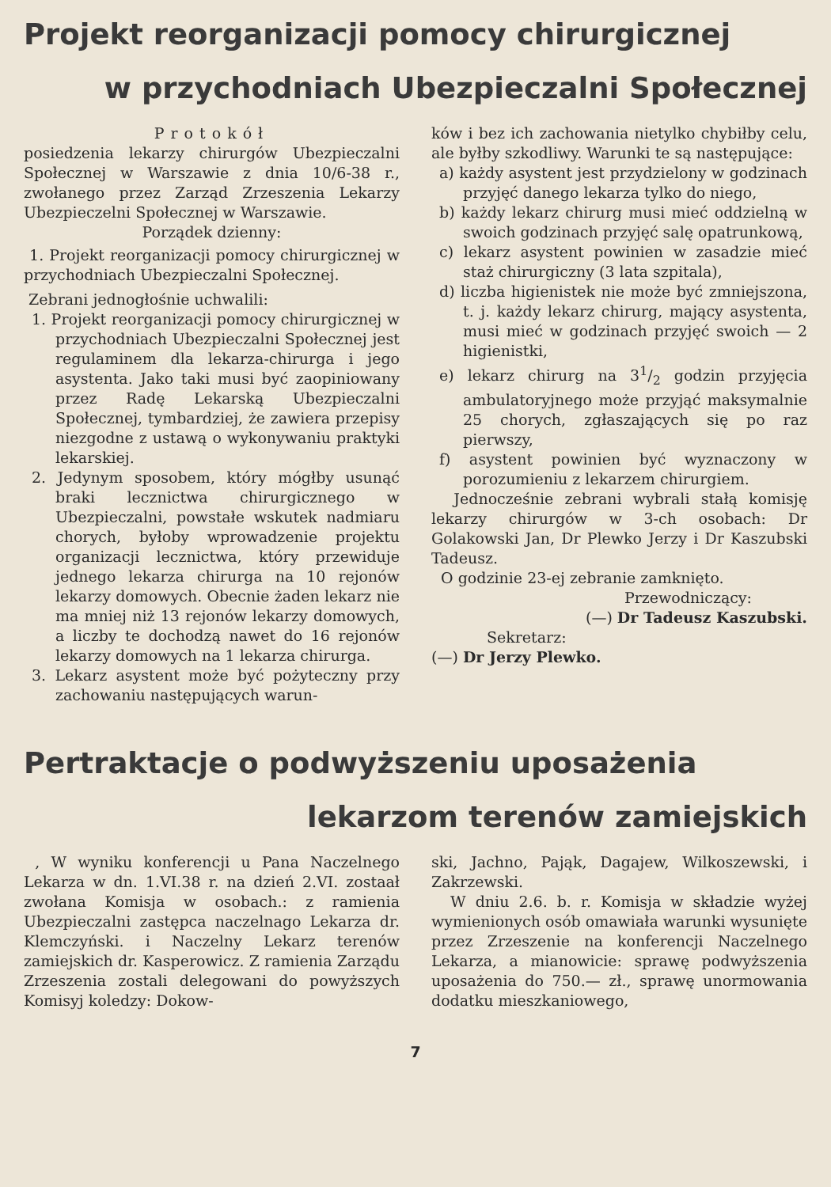Projekt reorganizacji pomocy chirurgicznej
w przychodniach Ubezpieczalni Społecznej
Protokół
posiedzenia lekarzy chirurgów Ubezpieczalni Społecznej w Warszawie z dnia 10/6-38 r., zwołanego przez Zarząd Zrzeszenia Lekarzy Ubezpieczelni Społecznej w Warszawie.
Porządek dzienny:
1. Projekt reorganizacji pomocy chirurgicznej w przychodniach Ubezpieczalni Społecznej.
Zebrani jednogłośnie uchwalili:
1. Projekt reorganizacji pomocy chirurgicznej w przychodniach Ubezpieczalni Społecznej jest regulaminem dla lekarza-chirurga i jego asystenta. Jako taki musi być zaopiniowany przez Radę Lekarską Ubezpieczalni Społecznej, tymbardziej, że zawiera przepisy niezgodne z ustawą o wykonywaniu praktyki lekarskiej.
2. Jedynym sposobem, który mógłby usunąć braki lecznictwa chirurgicznego w Ubezpieczalni, powstałe wskutek nadmiaru chorych, byłoby wprowadzenie projektu organizacji lecznictwa, który przewiduje jednego lekarza chirurga na 10 rejonów lekarzy domowych. Obecnie żaden lekarz nie ma mniej niż 13 rejonów lekarzy domowych, a liczby te dochodzą nawet do 16 rejonów lekarzy domowych na 1 lekarza chirurga.
3. Lekarz asystent może być pożyteczny przy zachowaniu następujących warun-
ków i bez ich zachowania nietylko chybiłby celu, ale byłby szkodliwy. Warunki te są następujące:
a) każdy asystent jest przydzielony w godzinach przyjęć danego lekarza tylko do niego,
b) każdy lekarz chirurg musi mieć oddzielną w swoich godzinach przyjęć salę opatrunkową,
c) lekarz asystent powinien w zasadzie mieć staż chirurgiczny (3 lata szpitala),
d) liczba higienistek nie może być zmniejszona, t. j. każdy lekarz chirurg, mający asystenta, musi mieć w godzinach przyjęć swoich — 2 higienistki,
e) lekarz chirurg na 31/2 godzin przyjęcia ambulatoryjnego może przyjąć maksymalnie 25 chorych, zgłaszających się po raz pierwszy,
f) asystent powinien być wyznaczony w porozumieniu z lekarzem chirurgiem.
Jednocześnie zebrani wybrali stałą komisję lekarzy chirurgów w 3-ch osobach: Dr Golakowski Jan, Dr Plewko Jerzy i Dr Kaszubski Tadeusz.
O godzinie 23-ej zebranie zamknięto.
Przewodniczący:
(—) Dr Tadeusz Kaszubski.
Sekretarz:
(—) Dr Jerzy Plewko.
Pertraktacje o podwyższeniu uposażenia
lekarzom terenów zamiejskich
, W wyniku konferencji u Pana Naczelnego Lekarza w dn. 1.VI.38 r. na dzień 2.VI. zostaał zwołana Komisja w osobach.: z ramienia Ubezpieczalni zastępca naczelnago Lekarza dr. Klemczyński. i Naczelny Lekarz terenów zamiejskich dr. Kasperowicz. Z ramienia Zarządu Zrzeszenia zostali delegowani do powyższych Komisyj koledzy: Dokow-
ski, Jachno, Pająk, Dagajew, Wilkoszewski, i Zakrzewski.
W dniu 2.6. b. r. Komisja w składzie wyżej wymienionych osób omawiała warunki wysunięte przez Zrzeszenie na konferencji Naczelnego Lekarza, a mianowicie: sprawę podwyższenia uposażenia do 750.— zł., sprawę unormowania dodatku mieszkaniowego,
7